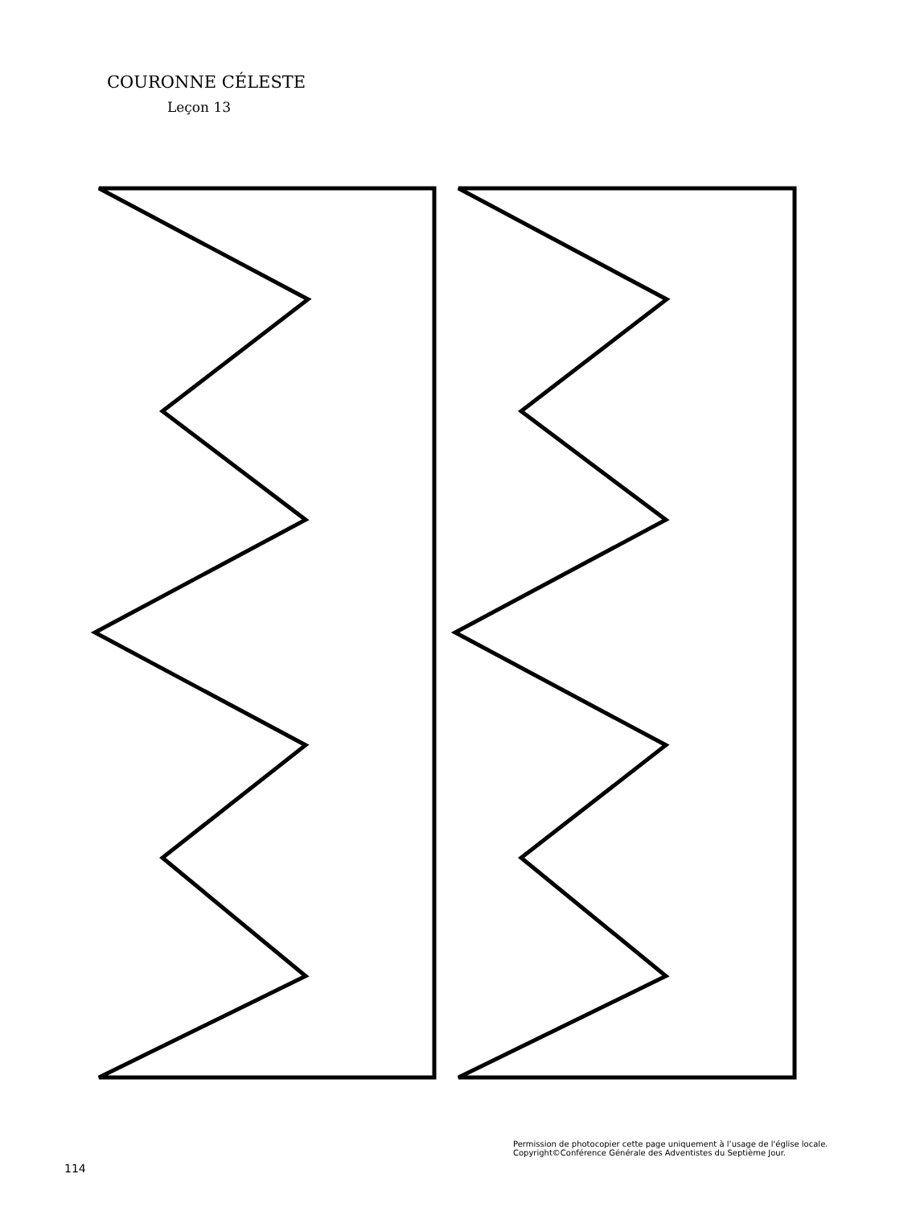COURONNE CÉLESTE
Leçon 13
Permission de photocopier cette page uniquement à l’usage de l'église locale.
Copyright©Conférence Générale des Adventistes du Septième Jour.
114